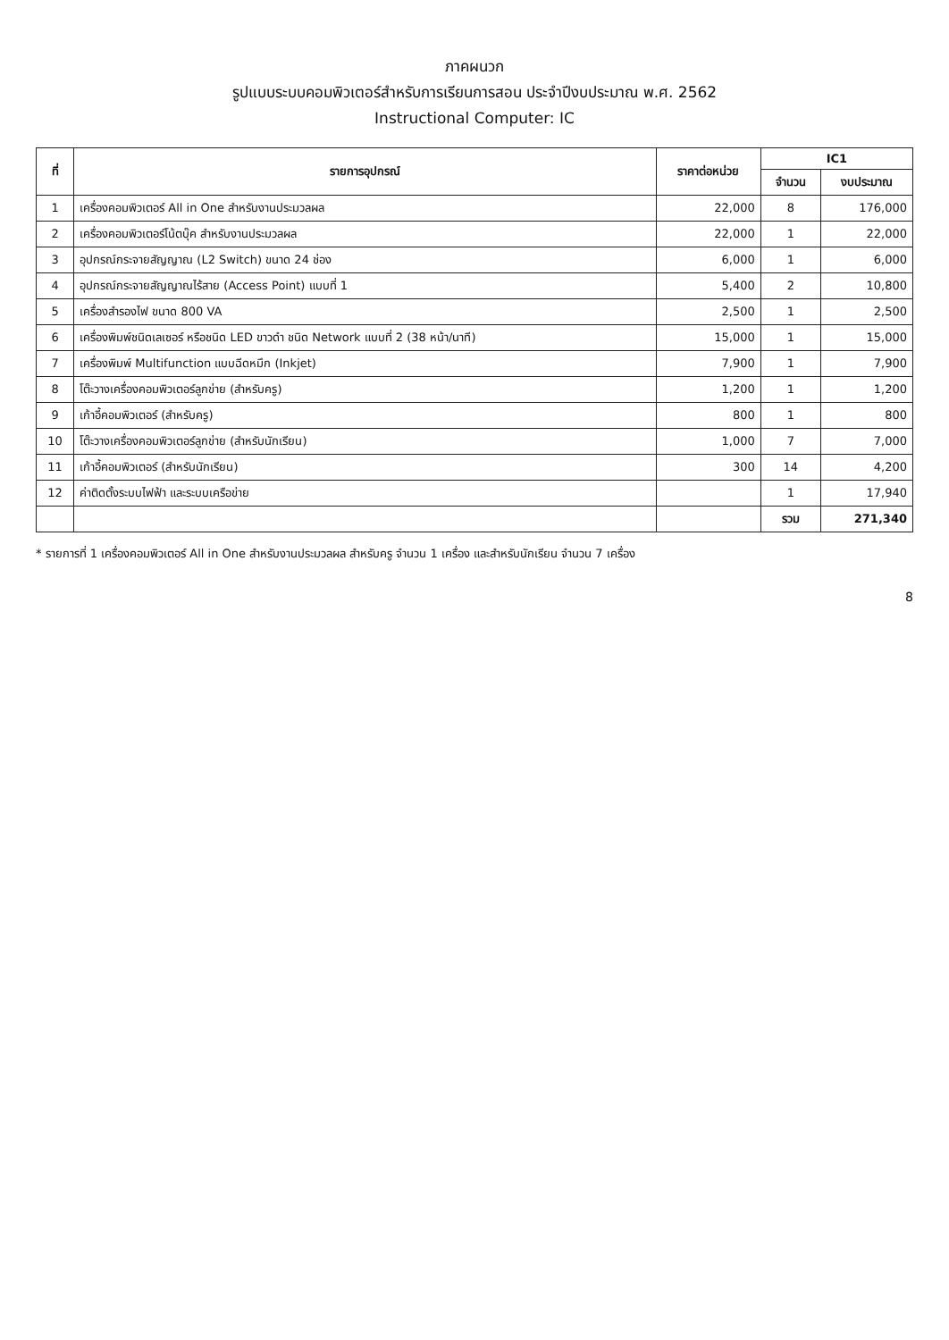ภาคผนวก
รูปแบบระบบคอมพิวเตอร์สำหรับการเรียนการสอน ประจำปีงบประมาณ พ.ศ. 2562
Instructional Computer: IC
| ที่ | รายการอุปกรณ์ | ราคาต่อหน่วย | IC1 | |
| --- | --- | --- | --- | --- |
| | | | จำนวน | งบประมาณ |
| 1 | เครื่องคอมพิวเตอร์ All in One สำหรับงานประมวลผล | 22,000 | 8 | 176,000 |
| 2 | เครื่องคอมพิวเตอร์โน้ตบุ๊ค สำหรับงานประมวลผล | 22,000 | 1 | 22,000 |
| 3 | อุปกรณ์กระจายสัญญาณ (L2 Switch) ขนาด 24 ช่อง | 6,000 | 1 | 6,000 |
| 4 | อุปกรณ์กระจายสัญญาณไร้สาย (Access Point) แบบที่ 1 | 5,400 | 2 | 10,800 |
| 5 | เครื่องสำรองไฟ ขนาด 800 VA | 2,500 | 1 | 2,500 |
| 6 | เครื่องพิมพ์ชนิดเลเซอร์ หรือชนิด LED ขาวดำ ชนิด Network แบบที่ 2 (38 หน้า/นาที) | 15,000 | 1 | 15,000 |
| 7 | เครื่องพิมพ์ Multifunction แบบฉีดหมึก (Inkjet) | 7,900 | 1 | 7,900 |
| 8 | โต๊ะวางเครื่องคอมพิวเตอร์ลูกข่าย (สำหรับครู) | 1,200 | 1 | 1,200 |
| 9 | เก้าอี้คอมพิวเตอร์ (สำหรับครู) | 800 | 1 | 800 |
| 10 | โต๊ะวางเครื่องคอมพิวเตอร์ลูกข่าย (สำหรับนักเรียน) | 1,000 | 7 | 7,000 |
| 11 | เก้าอี้คอมพิวเตอร์ (สำหรับนักเรียน) | 300 | 14 | 4,200 |
| 12 | ค่าติดตั้งระบบไฟฟ้า และระบบเครือข่าย | | 1 | 17,940 |
| | | | รวม | 271,340 |
* รายการที่ 1 เครื่องคอมพิวเตอร์ All in One สำหรับงานประมวลผล สำหรับครู จำนวน 1 เครื่อง และสำหรับนักเรียน จำนวน 7 เครื่อง
8